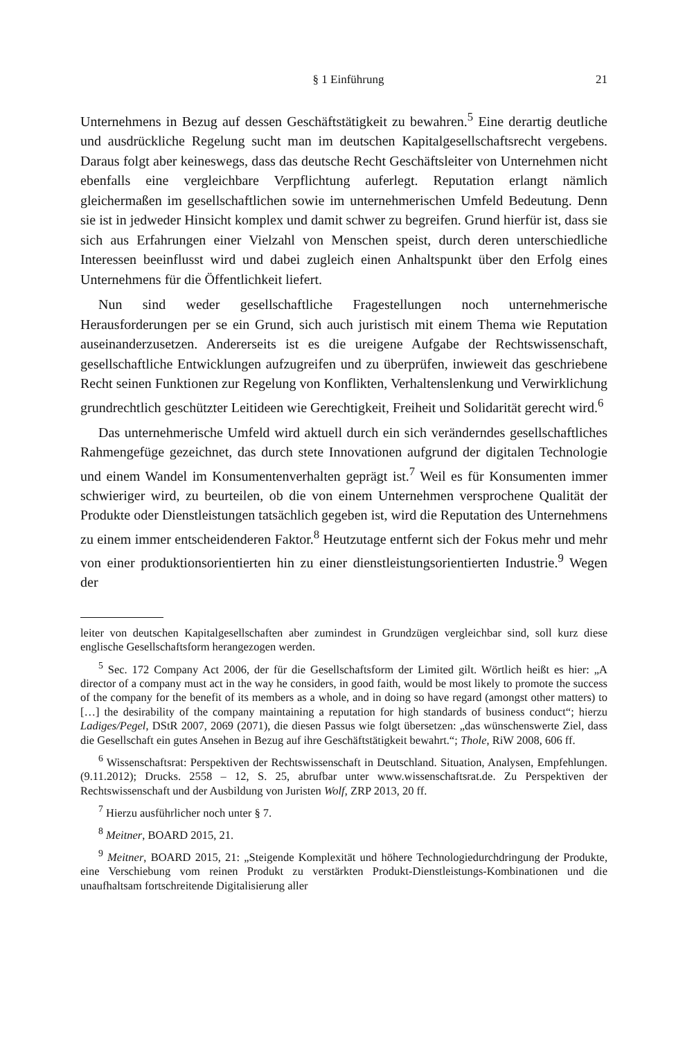§ 1 Einführung 21
Unternehmens in Bezug auf dessen Geschäftstätigkeit zu bewahren.<sup>5</sup> Eine derartig deutliche und ausdrückliche Regelung sucht man im deutschen Kapitalgesellschaftsrecht vergebens. Daraus folgt aber keineswegs, dass das deutsche Recht Geschäftsleiter von Unternehmen nicht ebenfalls eine vergleichbare Verpflichtung auferlegt. Reputation erlangt nämlich gleichermaßen im gesellschaftlichen sowie im unternehmerischen Umfeld Bedeutung. Denn sie ist in jedweder Hinsicht komplex und damit schwer zu begreifen. Grund hierfür ist, dass sie sich aus Erfahrungen einer Vielzahl von Menschen speist, durch deren unterschiedliche Interessen beeinflusst wird und dabei zugleich einen Anhaltspunkt über den Erfolg eines Unternehmens für die Öffentlichkeit liefert.
Nun sind weder gesellschaftliche Fragestellungen noch unternehmerische Herausforderungen per se ein Grund, sich auch juristisch mit einem Thema wie Reputation auseinanderzusetzen. Andererseits ist es die ureigene Aufgabe der Rechtswissenschaft, gesellschaftliche Entwicklungen aufzugreifen und zu überprüfen, inwieweit das geschriebene Recht seinen Funktionen zur Regelung von Konflikten, Verhaltenslenkung und Verwirklichung grundrechtlich geschützter Leitideen wie Gerechtigkeit, Freiheit und Solidarität gerecht wird.<sup>6</sup>
Das unternehmerische Umfeld wird aktuell durch ein sich veränderndes gesellschaftliches Rahmengefüge gezeichnet, das durch stete Innovationen aufgrund der digitalen Technologie und einem Wandel im Konsumentenverhalten geprägt ist.<sup>7</sup> Weil es für Konsumenten immer schwieriger wird, zu beurteilen, ob die von einem Unternehmen versprochene Qualität der Produkte oder Dienstleistungen tatsächlich gegeben ist, wird die Reputation des Unternehmens zu einem immer entscheidenderen Faktor.<sup>8</sup> Heutzutage entfernt sich der Fokus mehr und mehr von einer produktionsorientierten hin zu einer dienstleistungsorientierten Industrie.<sup>9</sup> Wegen der
leiter von deutschen Kapitalgesellschaften aber zumindest in Grundzügen vergleichbar sind, soll kurz diese englische Gesellschaftsform herangezogen werden.
<sup>5</sup> Sec. 172 Company Act 2006, der für die Gesellschaftsform der Limited gilt. Wörtlich heißt es hier: „A director of a company must act in the way he considers, in good faith, would be most likely to promote the success of the company for the benefit of its members as a whole, and in doing so have regard (amongst other matters) to […] the desirability of the company maintaining a reputation for high standards of business conduct“; hierzu Ladiges/Pegel, DStR 2007, 2069 (2071), die diesen Passus wie folgt übersetzen: „das wünschenswerte Ziel, dass die Gesellschaft ein gutes Ansehen in Bezug auf ihre Geschäftstätigkeit bewahrt.“; Thole, RiW 2008, 606 ff.
<sup>6</sup> Wissenschaftsrat: Perspektiven der Rechtswissenschaft in Deutschland. Situation, Analysen, Empfehlungen. (9.11.2012); Drucks. 2558 – 12, S. 25, abrufbar unter www.wissenschaftsrat.de. Zu Perspektiven der Rechtswissenschaft und der Ausbildung von Juristen Wolf, ZRP 2013, 20 ff.
<sup>7</sup> Hierzu ausführlicher noch unter § 7.
<sup>8</sup> Meitner, BOARD 2015, 21.
<sup>9</sup> Meitner, BOARD 2015, 21: „Steigende Komplexität und höhere Technologiedurchdringung der Produkte, eine Verschiebung vom reinen Produkt zu verstärkten Produkt-Dienstleistungs-Kombinationen und die unaufhaltsam fortschreitende Digitalisierung aller